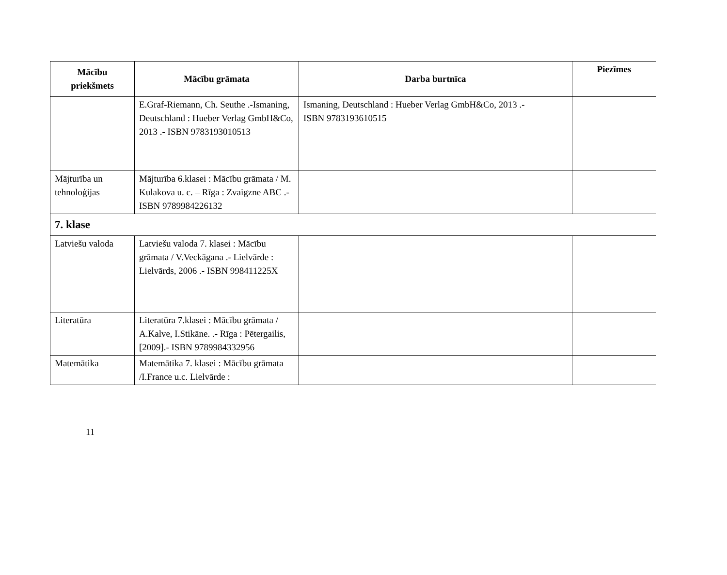| Mācību priekšmets | Mācību grāmata | Darba burtnīca | Piezīmes |
| --- | --- | --- | --- |
| | E.Graf-Riemann, Ch. Seuthe .-Ismaning, Deutschland : Hueber Verlag GmbH&Co, 2013 .- ISBN 9783193010513 | Ismaning, Deutschland : Hueber Verlag GmbH&Co, 2013 .- ISBN 9783193610515 | |
| Mājturība un tehnoloģijas | Mājturība 6.klasei : Mācību grāmata / M. Kulakova u. c. – Rīga : Zvaigzne ABC .- ISBN 9789984226132 | | |
| 7. klase | | | |
| Latviešu valoda | Latviešu valoda 7. klasei : Mācību grāmata / V.Veckāgana .- Lielvārde : Lielvārds, 2006 .- ISBN 998411225X | | |
| Literatūra | Literatūra 7.klasei : Mācību grāmata / A.Kalve, I.Stikāne. .- Rīga : Pētergailis,[2009].- ISBN 9789984332956 | | |
| Matemātika | Matemātika 7. klasei : Mācību grāmata /I.France u.c. Lielvārde : | | |
11